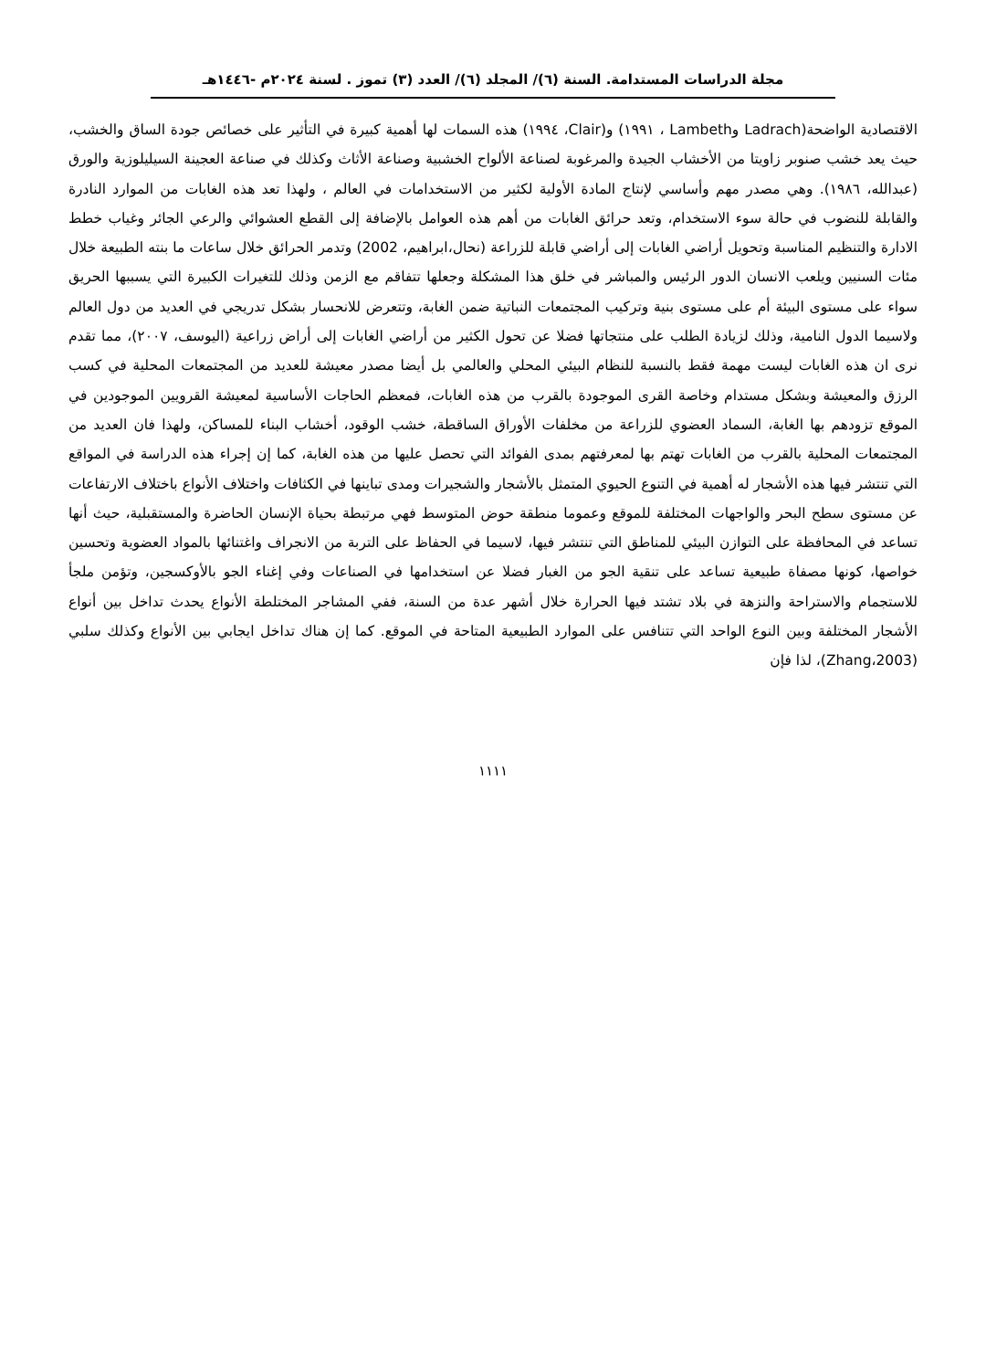مجلة الدراسات المستدامة. السنة (٦)/ المجلد (٦)/ العدد (٣) تموز . لسنة ٢٠٢٤م -١٤٤٦هـ
الاقتصادية الواضحة(Ladrach وLambeth ، ١٩٩١) و(Clair، ١٩٩٤) هذه السمات لها أهمية كبيرة في التأثير على خصائص جودة الساق والخشب، حيث يعد خشب صنوبر زاويتا من الأخشاب الجيدة والمرغوبة لصناعة الألواح الخشبية وصناعة الأثاث وكذلك في صناعة العجينة السيليلوزية والورق (عبدالله، ١٩٨٦). وهي مصدر مهم وأساسي لإنتاج المادة الأولية لكثير من الاستخدامات في العالم ، ولهذا تعد هذه الغابات من الموارد النادرة والقابلة للنضوب في حالة سوء الاستخدام، وتعد حرائق الغابات من أهم هذه العوامل بالإضافة إلى القطع العشوائي والرعي الجائر وغياب خطط الادارة والتنظيم المناسبة وتحويل أراضي الغابات إلى أراضي قابلة للزراعة (نحال،ابراهيم، 2002) وتدمر الحرائق خلال ساعات ما بنته الطبيعة خلال مئات السنيين ويلعب الانسان الدور الرئيس والمباشر في خلق هذا المشكلة وجعلها تتفاقم مع الزمن وذلك للتغيرات الكبيرة التي يسببها الحريق سواء على مستوى البيئة أم على مستوى بنية وتركيب المجتمعات النباتية ضمن الغابة، وتتعرض للانحسار بشكل تدريجي في العديد من دول العالم ولاسيما الدول النامية، وذلك لزيادة الطلب على منتجاتها فضلا عن تحول الكثير من أراضي الغابات إلى أراض زراعية (اليوسف، ٢٠٠٧)، مما تقدم نرى ان هذه الغابات ليست مهمة فقط بالنسبة للنظام البيئي المحلي والعالمي بل أيضا مصدر معيشة للعديد من المجتمعات المحلية في كسب الرزق والمعيشة وبشكل مستدام وخاصة القرى الموجودة بالقرب من هذه الغابات، فمعظم الحاجات الأساسية لمعيشة القرويين الموجودين في الموقع تزودهم بها الغابة، السماد العضوي للزراعة من مخلفات الأوراق الساقطة، خشب الوقود، أخشاب البناء للمساكن، ولهذا فان العديد من المجتمعات المحلية بالقرب من الغابات تهتم بها لمعرفتهم بمدى الفوائد التي تحصل عليها من هذه الغابة، كما إن إجراء هذه الدراسة في المواقع التي تنتشر فيها هذه الأشجار له أهمية في التنوع الحيوي المتمثل بالأشجار والشجيرات ومدى تباينها في الكثافات واختلاف الأنواع باختلاف الارتفاعات عن مستوى سطح البحر والواجهات المختلفة للموقع وعموما منطقة حوض المتوسط فهي مرتبطة بحياة الإنسان الحاضرة والمستقبلية، حيث أنها تساعد في المحافظة على التوازن البيئي للمناطق التي تنتشر فيها، لاسيما في الحفاظ على التربة من الانجراف واغتنائها بالمواد العضوية وتحسين خواصها، كونها مصفاة طبيعية تساعد على تنقية الجو من الغبار فضلا عن استخدامها في الصناعات وفي إغناء الجو بالأوكسجين، وتؤمن ملجأ للاستجمام والاستراحة والنزهة في بلاد تشتد فيها الحرارة خلال أشهر عدة من السنة، ففي المشاجر المختلطة الأنواع يحدث تداخل بين أنواع الأشجار المختلفة وبين النوع الواحد التي تتنافس على الموارد الطبيعية المتاحة في الموقع. كما إن هناك تداخل ايجابي بين الأنواع وكذلك سلبي (Zhang،2003)، لذا فإن
١١١١